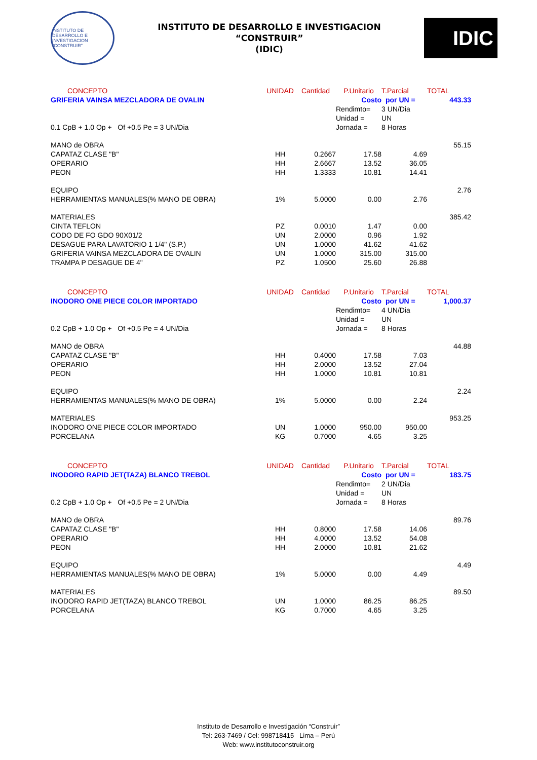INSTITUTO DE DESARROLLO E INVESTIGACION "CONSTRUIR"
INSTITUTO DE DESARROLLO E INVESTIGACION
“CONSTRUIR”
(IDIC)
IDIC
| CONCEPTO | UNIDAD | Cantidad | P.Unitario | T.Parcial | TOTAL |
| --- | --- | --- | --- | --- | --- |
| GRIFERIA VAINSA MEZCLADORA DE OVALIN | | | Costo | por UN = | 443.33 |
| | | | Rendimto= | 3 UN/Dia | |
| | | | Unidad = | UN | |
| 0.1 CpB + 1.0 Op + Of +0.5 Pe = 3 UN/Dia | | | Jornada = | 8 Horas | |
| MANO de OBRA | | | | | 55.15 |
| CAPATAZ CLASE "B" | HH | 0.2667 | 17.58 | 4.69 | |
| OPERARIO | HH | 2.6667 | 13.52 | 36.05 | |
| PEON | HH | 1.3333 | 10.81 | 14.41 | |
| EQUIPO | | | | | 2.76 |
| HERRAMIENTAS MANUALES(% MANO DE OBRA) | 1% | 5.0000 | 0.00 | 2.76 | |
| MATERIALES | | | | | 385.42 |
| CINTA TEFLON | PZ | 0.0010 | 1.47 | 0.00 | |
| CODO DE FO GDO 90X01/2 | UN | 2.0000 | 0.96 | 1.92 | |
| DESAGUE PARA LAVATORIO 1 1/4" (S.P.) | UN | 1.0000 | 41.62 | 41.62 | |
| GRIFERIA VAINSA MEZCLADORA DE OVALIN | UN | 1.0000 | 315.00 | 315.00 | |
| TRAMPA P DESAGUE DE 4" | PZ | 1.0500 | 25.60 | 26.88 | |
| CONCEPTO | UNIDAD | Cantidad | P.Unitario | T.Parcial | TOTAL |
| --- | --- | --- | --- | --- | --- |
| INODORO ONE PIECE COLOR IMPORTADO | | | Costo | por UN = | 1,000.37 |
| | | | Rendimto= | 4 UN/Dia | |
| | | | Unidad = | UN | |
| 0.2 CpB + 1.0 Op + Of +0.5 Pe = 4 UN/Dia | | | Jornada = | 8 Horas | |
| MANO de OBRA | | | | | 44.88 |
| CAPATAZ CLASE "B" | HH | 0.4000 | 17.58 | 7.03 | |
| OPERARIO | HH | 2.0000 | 13.52 | 27.04 | |
| PEON | HH | 1.0000 | 10.81 | 10.81 | |
| EQUIPO | | | | | 2.24 |
| HERRAMIENTAS MANUALES(% MANO DE OBRA) | 1% | 5.0000 | 0.00 | 2.24 | |
| MATERIALES | | | | | 953.25 |
| INODORO ONE PIECE COLOR IMPORTADO | UN | 1.0000 | 950.00 | 950.00 | |
| PORCELANA | KG | 0.7000 | 4.65 | 3.25 | |
| CONCEPTO | UNIDAD | Cantidad | P.Unitario | T.Parcial | TOTAL |
| --- | --- | --- | --- | --- | --- |
| INODORO RAPID JET(TAZA) BLANCO TREBOL | | | Costo | por UN = | 183.75 |
| | | | Rendimto= | 2 UN/Dia | |
| | | | Unidad = | UN | |
| 0.2 CpB + 1.0 Op + Of +0.5 Pe = 2 UN/Dia | | | Jornada = | 8 Horas | |
| MANO de OBRA | | | | | 89.76 |
| CAPATAZ CLASE "B" | HH | 0.8000 | 17.58 | 14.06 | |
| OPERARIO | HH | 4.0000 | 13.52 | 54.08 | |
| PEON | HH | 2.0000 | 10.81 | 21.62 | |
| EQUIPO | | | | | 4.49 |
| HERRAMIENTAS MANUALES(% MANO DE OBRA) | 1% | 5.0000 | 0.00 | 4.49 | |
| MATERIALES | | | | | 89.50 |
| INODORO RAPID JET(TAZA) BLANCO TREBOL | UN | 1.0000 | 86.25 | 86.25 | |
| PORCELANA | KG | 0.7000 | 4.65 | 3.25 | |
Instituto de Desarrollo e Investigación “Construir”
Tel: 263-7469 / Cel: 998718415 Lima – Perú
Web: www.institutoconstruir.org